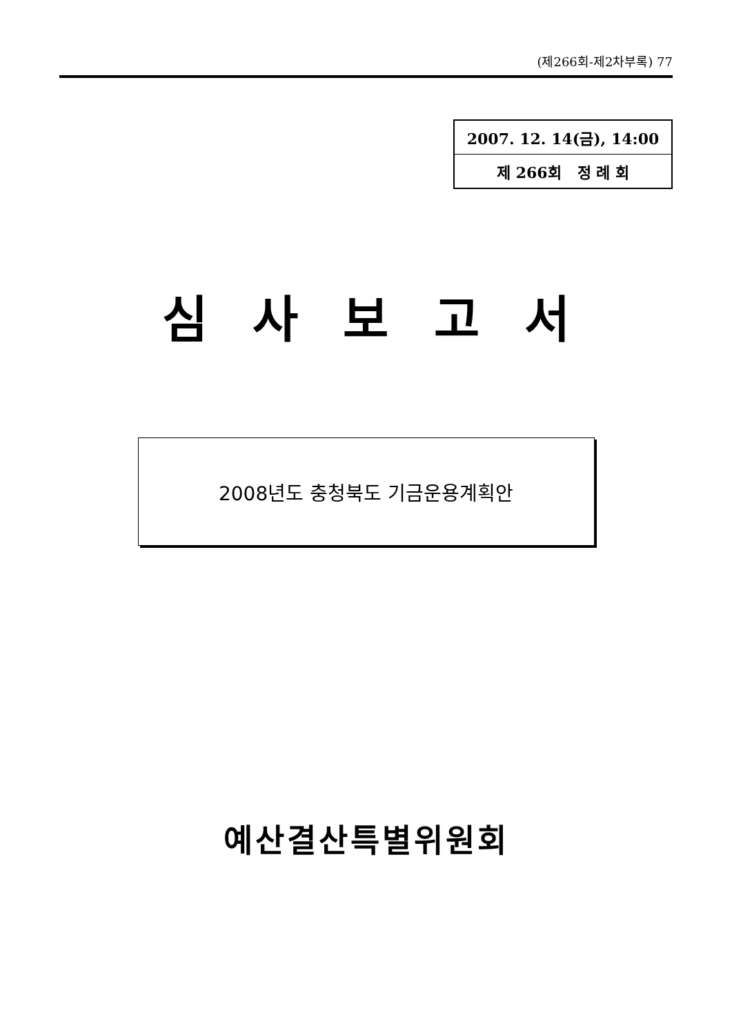(제266회-제2차부록) 77
| 2007. 12. 14(금), 14:00 |
| 제 266회 정 례 회 |
심 사 보 고 서
2008년도 충청북도 기금운용계획안
예산결산특별위원회